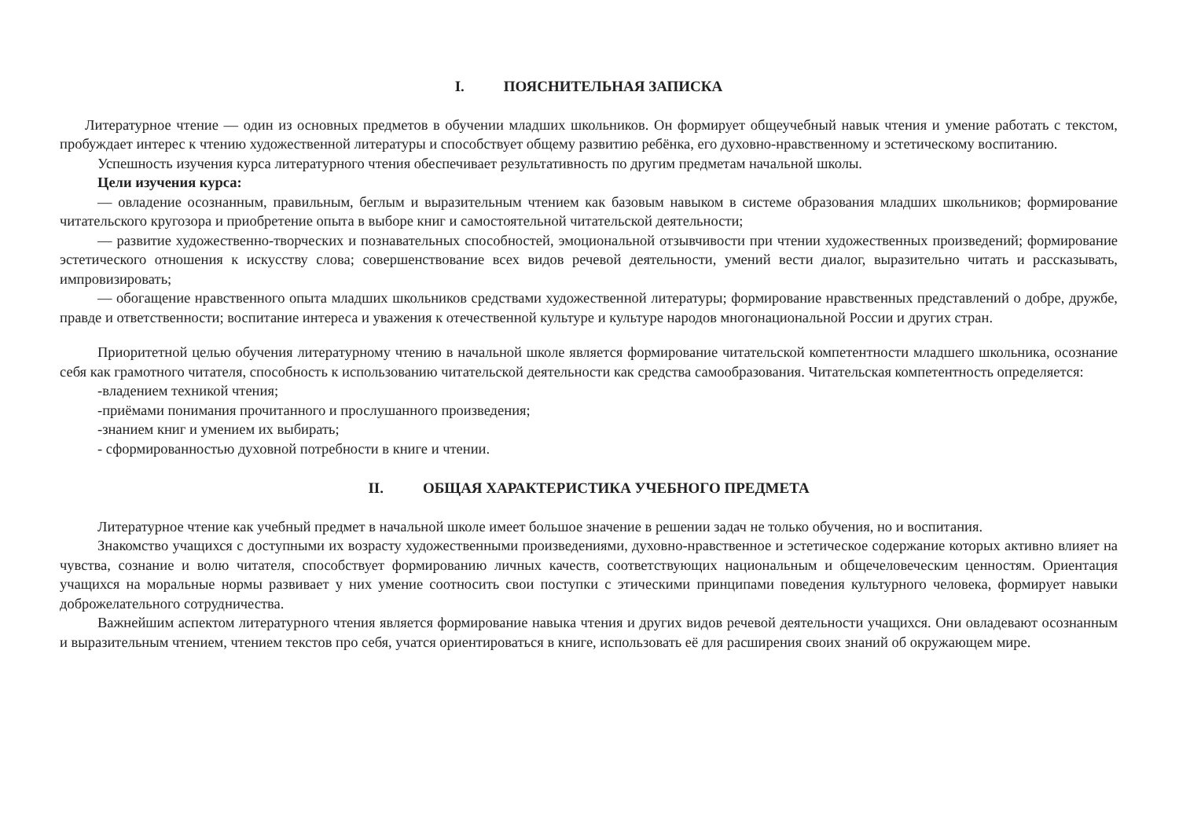I. ПОЯСНИТЕЛЬНАЯ ЗАПИСКА
Литературное чтение — один из основных предметов в обучении младших школьников. Он формирует общеучебный навык чтения и умение работать с текстом, пробуждает интерес к чтению художественной литературы и способствует общему развитию ребёнка, его духовно-нравственному и эстетическому воспитанию.
Успешность изучения курса литературного чтения обеспечивает результативность по другим предметам начальной школы.
Цели изучения курса:
— овладение осознанным, правильным, беглым и выразительным чтением как базовым навыком в системе образования младших школьников; формирование читательского кругозора и приобретение опыта в выборе книг и самостоятельной читательской деятельности;
— развитие художественно-творческих и познавательных способностей, эмоциональной отзывчивости при чтении художественных произведений; формирование эстетического отношения к искусству слова; совершенствование всех видов речевой деятельности, умений вести диалог, выразительно читать и рассказывать, импровизировать;
— обогащение нравственного опыта младших школьников средствами художественной литературы; формирование нравственных представлений о добре, дружбе, правде и ответственности; воспитание интереса и уважения к отечественной культуре и культуре народов многонациональной России и других стран.
Приоритетной целью обучения литературному чтению в начальной школе является формирование читательской компетентности младшего школьника, осознание себя как грамотного читателя, способность к использованию читательской деятельности как средства самообразования. Читательская компетентность определяется:
-владением техникой чтения;
-приёмами понимания прочитанного и прослушанного произведения;
-знанием книг и умением их выбирать;
- сформированностью духовной потребности в книге и чтении.
II. ОБЩАЯ ХАРАКТЕРИСТИКА УЧЕБНОГО ПРЕДМЕТА
Литературное чтение как учебный предмет в начальной школе имеет большое значение в решении задач не только обучения, но и воспитания.
Знакомство учащихся с доступными их возрасту художественными произведениями, духовно-нравственное и эстетическое содержание которых активно влияет на чувства, сознание и волю читателя, способствует формированию личных качеств, соответствующих национальным и общечеловеческим ценностям. Ориентация учащихся на моральные нормы развивает у них умение соотносить свои поступки с этическими принципами поведения культурного человека, формирует навыки доброжелательного сотрудничества.
Важнейшим аспектом литературного чтения является формирование навыка чтения и других видов речевой деятельности учащихся. Они овладевают осознанным и выразительным чтением, чтением текстов про себя, учатся ориентироваться в книге, использовать её для расширения своих знаний об окружающем мире.